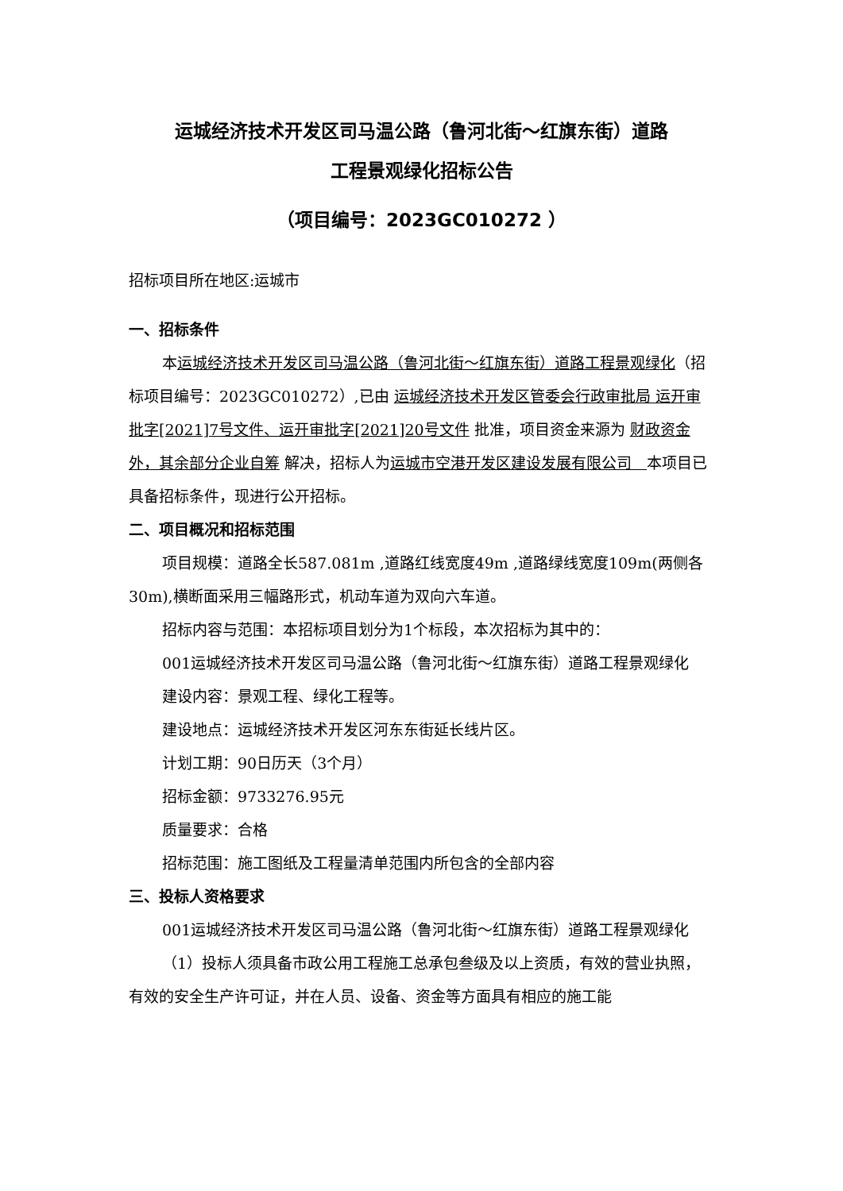运城经济技术开发区司马温公路（鲁河北街～红旗东街）道路
工程景观绿化招标公告
（项目编号：2023GC010272 ）
招标项目所在地区:运城市
一、招标条件
本运城经济技术开发区司马温公路（鲁河北街～红旗东街）道路工程景观绿化（招标项目编号：2023GC010272）,已由 运城经济技术开发区管委会行政审批局 运开审批字[2021]7号文件、运开审批字[2021]20号文件 批准，项目资金来源为 财政资金外，其余部分企业自筹 解决，招标人为运城市空港开发区建设发展有限公司　本项目已具备招标条件，现进行公开招标。
二、项目概况和招标范围
项目规模：道路全长587.081m ,道路红线宽度49m ,道路绿线宽度109m(两侧各30m),横断面采用三幅路形式，机动车道为双向六车道。
招标内容与范围：本招标项目划分为1个标段，本次招标为其中的：
001运城经济技术开发区司马温公路（鲁河北街～红旗东街）道路工程景观绿化
建设内容：景观工程、绿化工程等。
建设地点：运城经济技术开发区河东东街延长线片区。
计划工期：90日历天（3个月）
招标金额：9733276.95元
质量要求：合格
招标范围：施工图纸及工程量清单范围内所包含的全部内容
三、投标人资格要求
001运城经济技术开发区司马温公路（鲁河北街～红旗东街）道路工程景观绿化
（1）投标人须具备市政公用工程施工总承包叁级及以上资质，有效的营业执照，有效的安全生产许可证，并在人员、设备、资金等方面具有相应的施工能